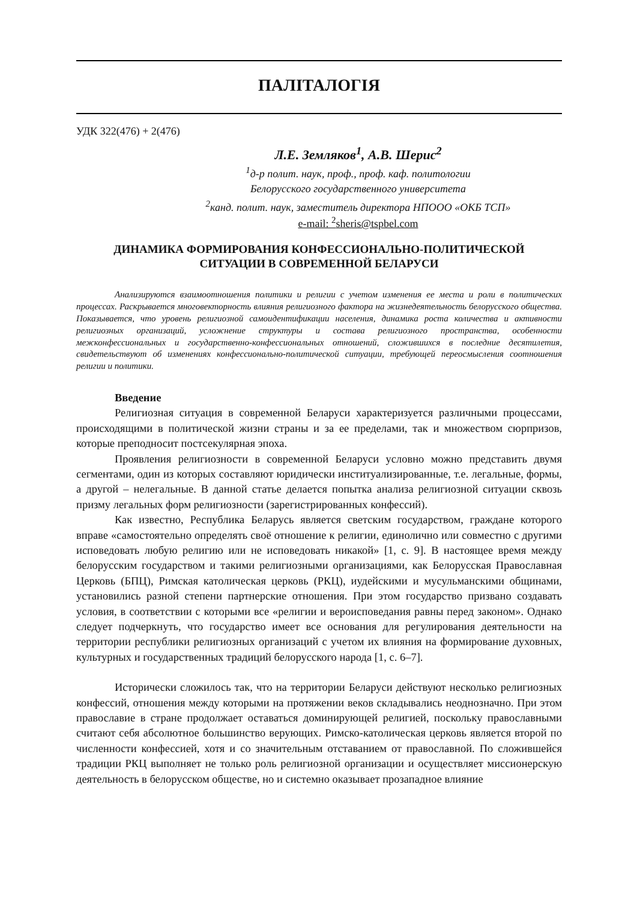ПАЛІТАЛОГІЯ
УДК 322(476) + 2(476)
Л.Е. Земляков<sup>1</sup>, А.В. Шерис<sup>2</sup>
<sup>1</sup> д-р полит. наук, проф., проф. каф. политологии
Белорусского государственного университета
<sup>2</sup> канд. полит. наук, заместитель директора НПООО «ОКБ ТСП»
e-mail: <sup>2</sup>sheris@tspbel.com
ДИНАМИКА ФОРМИРОВАНИЯ КОНФЕССИОНАЛЬНО-ПОЛИТИЧЕСКОЙ
СИТУАЦИИ В СОВРЕМЕННОЙ БЕЛАРУСИ
Анализируются взаимоотношения политики и религии с учетом изменения ее места и роли в политических процессах. Раскрывается многовекторность влияния религиозного фактора на жизнедеятельность белорусского общества. Показывается, что уровень религиозной самоидентификации населения, динамика роста количества и активности религиозных организаций, усложнение структуры и состава религиозного пространства, особенности межконфессиональных и государственно-конфессиональных отношений, сложившихся в последние десятилетия, свидетельствуют об изменениях конфессионально-политической ситуации, требующей переосмысления соотношения религии и политики.
Введение
Религиозная ситуация в современной Беларуси характеризуется различными процессами, происходящими в политической жизни страны и за ее пределами, так и множеством сюрпризов, которые преподносит постсекулярная эпоха.
Проявления религиозности в современной Беларуси условно можно представить двумя сегментами, один из которых составляют юридически институализированные, т.е. легальные, формы, а другой – нелегальные. В данной статье делается попытка анализа религиозной ситуации сквозь призму легальных форм религиозности (зарегистрированных конфессий).
Как известно, Республика Беларусь является светским государством, граждане которого вправе «самостоятельно определять своё отношение к религии, единолично или совместно с другими исповедовать любую религию или не исповедовать никакой» [1, с. 9]. В настоящее время между белорусским государством и такими религиозными организациями, как Белорусская Православная Церковь (БПЦ), Римская католическая церковь (РКЦ), иудейскими и мусульманскими общинами, установились разной степени партнерские отношения. При этом государство призвано создавать условия, в соответствии с которыми все «религии и вероисповедания равны перед законом». Однако следует подчеркнуть, что государство имеет все основания для регулирования деятельности на территории республики религиозных организаций с учетом их влияния на формирование духовных, культурных и государственных традиций белорусского народа [1, с. 6–7].
Исторически сложилось так, что на территории Беларуси действуют несколько религиозных конфессий, отношения между которыми на протяжении веков складывались неоднозначно. При этом православие в стране продолжает оставаться доминирующей религией, поскольку православными считают себя абсолютное большинство верующих. Римско-католическая церковь является второй по численности конфессией, хотя и со значительным отставанием от православной. По сложившейся традиции РКЦ выполняет не только роль религиозной организации и осуществляет миссионерскую деятельность в белорусском обществе, но и системно оказывает прозападное влияние